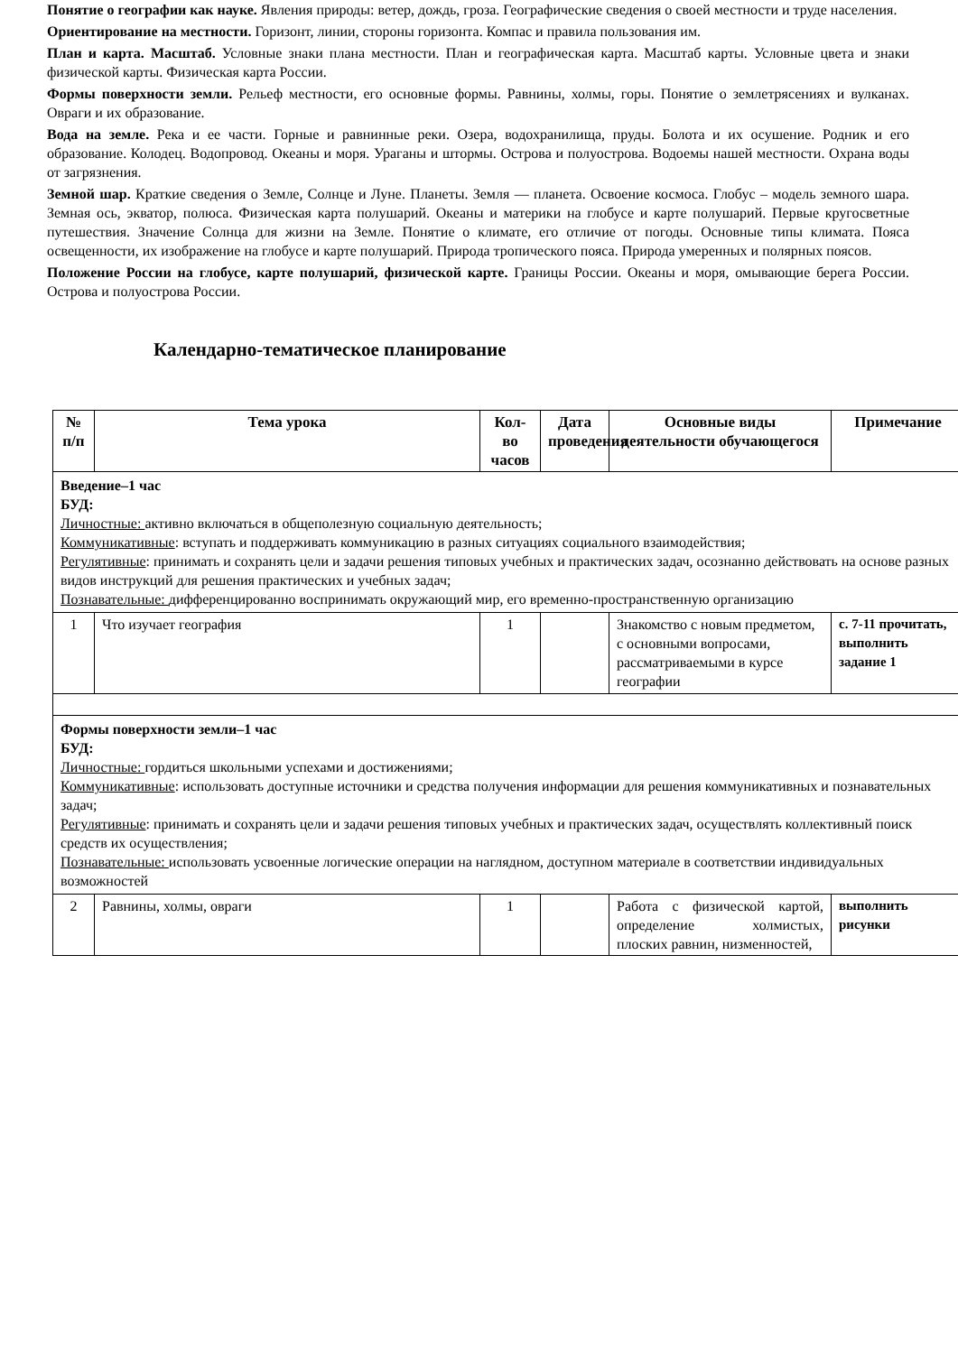Понятие о географии как науке. Явления природы: ветер, дождь, гроза. Географические сведения о своей местности и труде населения.
Ориентирование на местности. Горизонт, линии, стороны горизонта. Компас и правила пользования им.
План и карта. Масштаб. Условные знаки плана местности. План и географическая карта. Масштаб карты. Условные цвета и знаки физической карты. Физическая карта России.
Формы поверхности земли. Рельеф местности, его основные формы. Равнины, холмы, горы. Понятие о землетрясениях и вулканах. Овраги и их образование.
Вода на земле. Река и ее части. Горные и равнинные реки. Озера, водохранилища, пруды. Болота и их осушение. Родник и его образование. Колодец. Водопровод. Океаны и моря. Ураганы и штормы. Острова и полуострова. Водоемы нашей местности. Охрана воды от загрязнения.
Земной шар. Краткие сведения о Земле, Солнце и Луне. Планеты. Земля — планета. Освоение космоса. Глобус – модель земного шара. Земная ось, экватор, полюса. Физическая карта полушарий. Океаны и материки на глобусе и карте полушарий. Первые кругосветные путешествия. Значение Солнца для жизни на Земле. Понятие о климате, его отличие от погоды. Основные типы климата. Пояса освещенности, их изображение на глобусе и карте полушарий. Природа тропического пояса. Природа умеренных и полярных поясов.
Положение России на глобусе, карте полушарий, физической карте. Границы России. Океаны и моря, омывающие берега России. Острова и полуострова России.
Календарно-тематическое планирование
| № п/п | Тема урока | Кол-во часов | Дата проведения | Основные виды деятельности обучающегося | Примечание |
| --- | --- | --- | --- | --- | --- |
| Введение–1 час БУД: Личностные: активно включаться в общеполезную социальную деятельность; Коммуникативные : вступать и поддерживать коммуникацию в разных ситуациях социального взаимодействия; Регулятивные : принимать и сохранять цели и задачи решения типовых учебных и практических задач, осознанно действовать на основе разных видов инструкций для решения практических и учебных задач; Познавательные: дифференцированно воспринимать окружающий мир, его временно-пространственную организацию | | | | | |
| 1 | Что изучает география | 1 | | Знакомство с новым предметом, с основными вопросами, рассматриваемыми в курсе географии | с. 7-11 прочитать, выполнить задание 1 |
| Формы поверхности земли–1 час БУД: Личностные: гордиться школьными успехами и достижениями; Коммуникативные : использовать доступные источники и средства получения информации для решения коммуникативных и познавательных задач; Регулятивные : принимать и сохранять цели и задачи решения типовых учебных и практических задач, осуществлять коллективный поиск средств их осуществления; Познавательные: использовать усвоенные логические операции на наглядном, доступном материале в соответствии индивидуальных возможностей | | | | | |
| 2 | Равнины, холмы, овраги | 1 | | Работа с физической картой, определение холмистых, плоских равнин, низменностей, | выполнить рисунки |